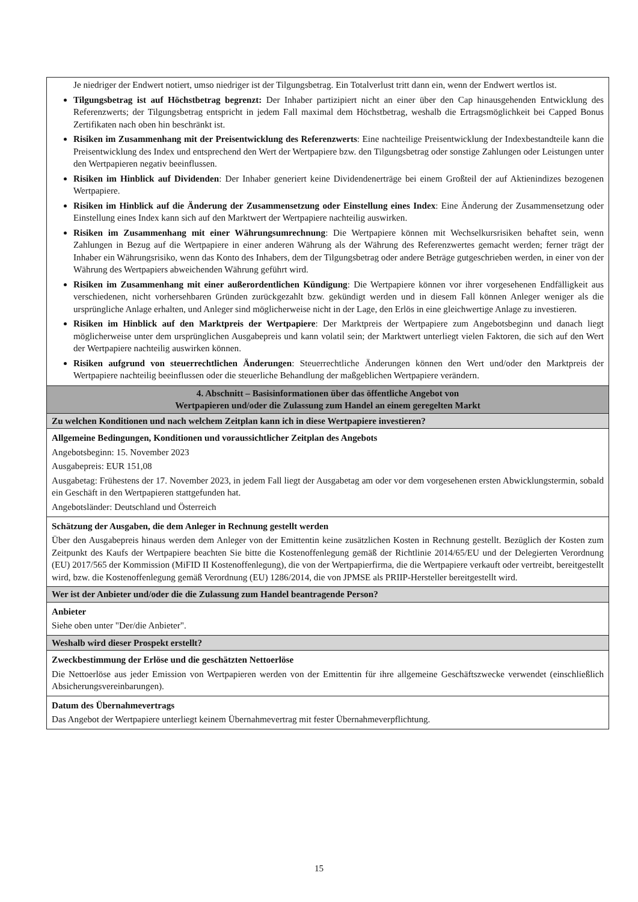| Je niedriger der Endwert notiert, umso niedriger ist der Tilgungsbetrag. Ein Totalverlust tritt dann ein, wenn der Endwert wertlos ist. Tilgungsbetrag ist auf Höchstbetrag begrenzt: Der Inhaber partizipiert nicht an einer über den Cap hinausgehenden Entwicklung des Referenzwerts; der Tilgungsbetrag entspricht in jedem Fall maximal dem Höchstbetrag, weshalb die Ertragsmöglichkeit bei Capped Bonus Zertifikaten nach oben hin beschränkt ist. Risiken im Zusammenhang mit der Preisentwicklung des Referenzwerts : Eine nachteilige Preisentwicklung der Indexbestandteile kann die Preisentwicklung des Index und entsprechend den Wert der Wertpapiere bzw. den Tilgungsbetrag oder sonstige Zahlungen oder Leistungen unter den Wertpapieren negativ beeinflussen. Risiken im Hinblick auf Dividenden : Der Inhaber generiert keine Dividendenerträge bei einem Großteil der auf Aktienindizes bezogenen Wertpapiere. Risiken im Hinblick auf die Änderung der Zusammensetzung oder Einstellung eines Index : Eine Änderung der Zusammensetzung oder Einstellung eines Index kann sich auf den Marktwert der Wertpapiere nachteilig auswirken. Risiken im Zusammenhang mit einer Währungsumrechnung : Die Wertpapiere können mit Wechselkursrisiken behaftet sein, wenn Zahlungen in Bezug auf die Wertpapiere in einer anderen Währung als der Währung des Referenzwertes gemacht werden; ferner trägt der Inhaber ein Währungsrisiko, wenn das Konto des Inhabers, dem der Tilgungsbetrag oder andere Beträge gutgeschrieben werden, in einer von der Währung des Wertpapiers abweichenden Währung geführt wird. Risiken im Zusammenhang mit einer außerordentlichen Kündigung : Die Wertpapiere können vor ihrer vorgesehenen Endfälligkeit aus verschiedenen, nicht vorhersehbaren Gründen zurückgezahlt bzw. gekündigt werden und in diesem Fall können Anleger weniger als die ursprüngliche Anlage erhalten, und Anleger sind möglicherweise nicht in der Lage, den Erlös in eine gleichwertige Anlage zu investieren. Risiken im Hinblick auf den Marktpreis der Wertpapiere : Der Marktpreis der Wertpapiere zum Angebotsbeginn und danach liegt möglicherweise unter dem ursprünglichen Ausgabepreis und kann volatil sein; der Marktwert unterliegt vielen Faktoren, die sich auf den Wert der Wertpapiere nachteilig auswirken können. Risiken aufgrund von steuerrechtlichen Änderungen : Steuerrechtliche Änderungen können den Wert und/oder den Marktpreis der Wertpapiere nachteilig beeinflussen oder die steuerliche Behandlung der maßgeblichen Wertpapiere verändern. |
| 4. Abschnitt – Basisinformationen über das öffentliche Angebot von Wertpapieren und/oder die Zulassung zum Handel an einem geregelten Markt |
| Zu welchen Konditionen und nach welchem Zeitplan kann ich in diese Wertpapiere investieren? |
| Allgemeine Bedingungen, Konditionen und voraussichtlicher Zeitplan des Angebots Angebotsbeginn: 15. November 2023 Ausgabepreis: EUR 151,08 Ausgabetag: Frühestens der 17. November 2023, in jedem Fall liegt der Ausgabetag am oder vor dem vorgesehenen ersten Abwicklungstermin, sobald ein Geschäft in den Wertpapieren stattgefunden hat. Angebotsländer: Deutschland und Österreich |
| Schätzung der Ausgaben, die dem Anleger in Rechnung gestellt werden Über den Ausgabepreis hinaus werden dem Anleger von der Emittentin keine zusätzlichen Kosten in Rechnung gestellt. Bezüglich der Kosten zum Zeitpunkt des Kaufs der Wertpapiere beachten Sie bitte die Kostenoffenlegung gemäß der Richtlinie 2014/65/EU und der Delegierten Verordnung (EU) 2017/565 der Kommission (MiFID II Kostenoffenlegung), die von der Wertpapierfirma, die die Wertpapiere verkauft oder vertreibt, bereitgestellt wird, bzw. die Kostenoffenlegung gemäß Verordnung (EU) 1286/2014, die von JPMSE als PRIIP-Hersteller bereitgestellt wird. |
| Wer ist der Anbieter und/oder die die Zulassung zum Handel beantragende Person? |
| Anbieter Siehe oben unter "Der/die Anbieter". |
| Weshalb wird dieser Prospekt erstellt? |
| Zweckbestimmung der Erlöse und die geschätzten Nettoerlöse Die Nettoerlöse aus jeder Emission von Wertpapieren werden von der Emittentin für ihre allgemeine Geschäftszwecke verwendet (einschließlich Absicherungsvereinbarungen). |
| Datum des Übernahmevertrags Das Angebot der Wertpapiere unterliegt keinem Übernahmevertrag mit fester Übernahmeverpflichtung. |
15